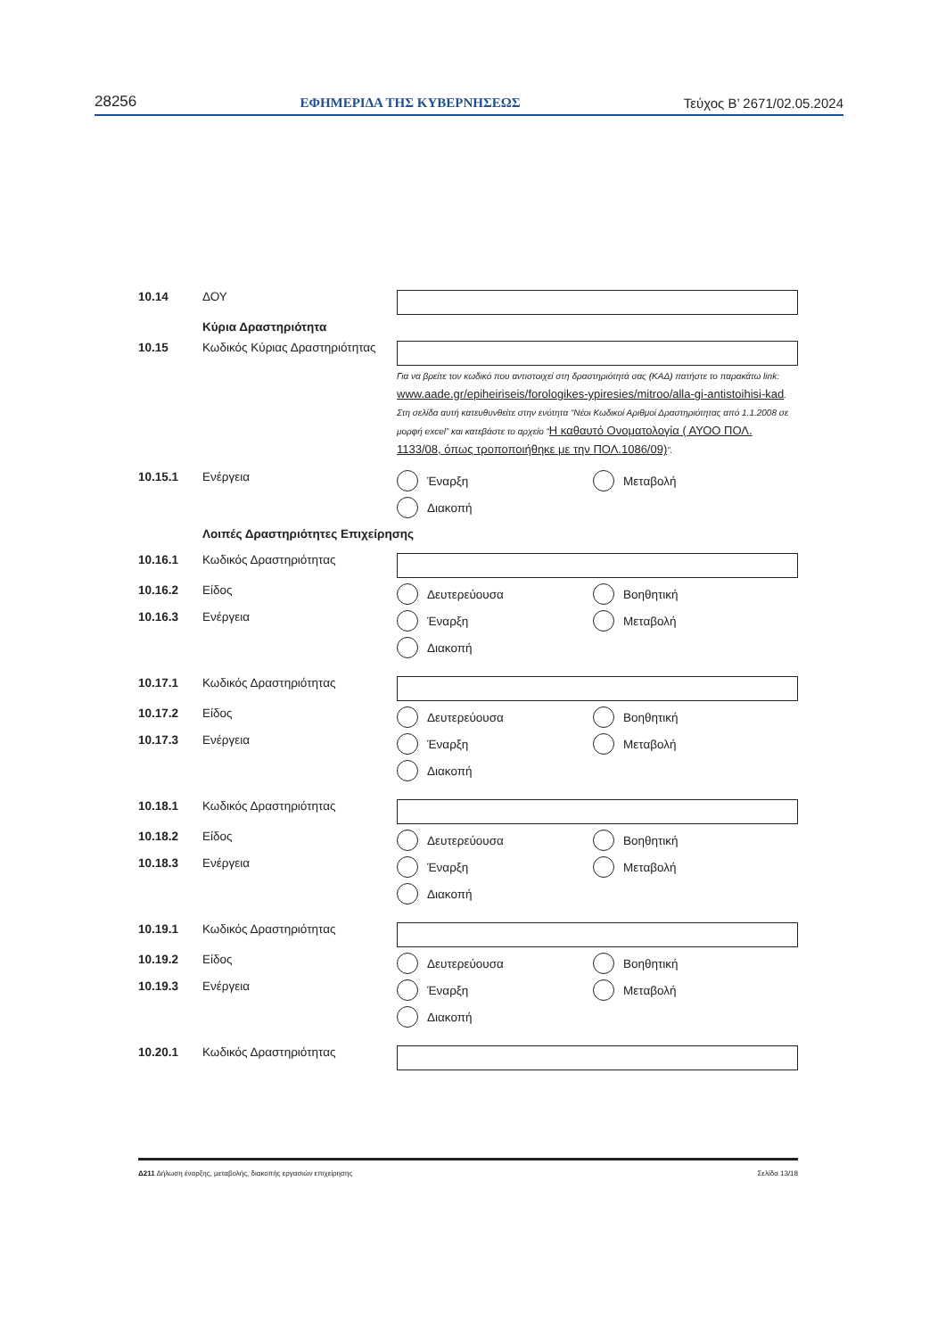28256 ΕΦΗΜΕΡΙΔΑ ΤΗΣ ΚΥΒΕΡΝΗΣΕΩΣ Τεύχος Β’ 2671/02.05.2024
10.14 ΔΟΥ
Κύρια Δραστηριότητα
10.15 Κωδικός Κύριας Δραστηριότητας
Για να βρείτε τον κωδικό που αντιστοιχεί στη δραστηριότητά σας (ΚΑΔ) πατήστε το παρακάτω link: www.aade.gr/epiheiriseis/forologikes-ypiresies/mitroo/alla-gi-antistoihisi-kad. Στη σελίδα αυτή κατευθυνθείτε στην ενότητα “Νέοι Κωδικοί Αριθμοί Δραστηριότητας από 1.1.2008 σε μορφή excel” και κατεβάστε το αρχείο “Η καθαυτό Ονοματολογία ( ΑΥΟΟ ΠΟΛ. 1133/08, όπως τροποποιήθηκε με την ΠΟΛ.1086/09)”.
10.15.1 Ενέργεια Έναρξη Μεταβολή Διακοπή
Λοιπές Δραστηριότητες Επιχείρησης
10.16.1 Κωδικός Δραστηριότητας
10.16.2
10.16.3
Είδος
Ενέργεια
Δευτερεύουσα Βοηθητική Έναρξη Μεταβολή Διακοπή
10.17.1 Κωδικός Δραστηριότητας
10.17.2
10.17.3
Είδος
Ενέργεια
Δευτερεύουσα Βοηθητική Έναρξη Μεταβολή Διακοπή
10.18.1 Κωδικός Δραστηριότητας
10.18.2
10.18.3
Είδος
Ενέργεια
Δευτερεύουσα Βοηθητική Έναρξη Μεταβολή Διακοπή
10.19.1 Κωδικός Δραστηριότητας
10.19.2
10.19.3
Είδος
Ενέργεια
Δευτερεύουσα Βοηθητική Έναρξη Μεταβολή Διακοπή
10.20.1 Κωδικός Δραστηριότητας
Δ211 Δήλωση έναρξης, μεταβολής, διακοπής εργασιών επιχείρησης Σελίδα 13/18